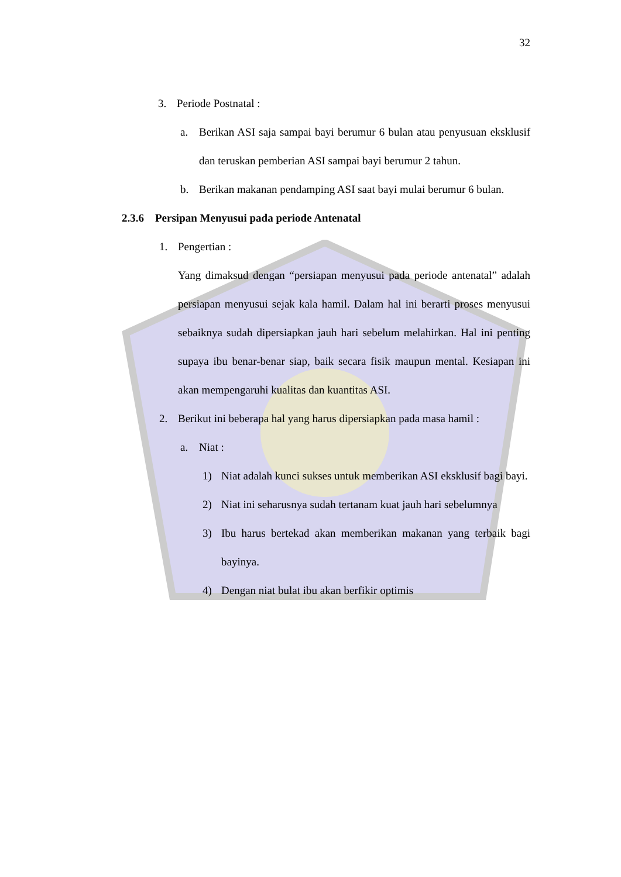32
3. Periode Postnatal :
a. Berikan ASI saja sampai bayi berumur 6 bulan atau penyusuan eksklusif dan teruskan pemberian ASI sampai bayi berumur 2 tahun.
b. Berikan makanan pendamping ASI saat bayi mulai berumur 6 bulan.
2.3.6 Persipan Menyusui pada periode Antenatal
1. Pengertian :
Yang dimaksud dengan “persiapan menyusui pada periode antenatal” adalah persiapan menyusui sejak kala hamil. Dalam hal ini berarti proses menyusui sebaiknya sudah dipersiapkan jauh hari sebelum melahirkan. Hal ini penting supaya ibu benar-benar siap, baik secara fisik maupun mental. Kesiapan ini akan mempengaruhi kualitas dan kuantitas ASI.
2. Berikut ini beberapa hal yang harus dipersiapkan pada masa hamil :
a. Niat :
1) Niat adalah kunci sukses untuk memberikan ASI eksklusif bagi bayi.
2) Niat ini seharusnya sudah tertanam kuat jauh hari sebelumnya
3) Ibu harus bertekad akan memberikan makanan yang terbaik bagi bayinya.
4) Dengan niat bulat ibu akan berfikir optimis